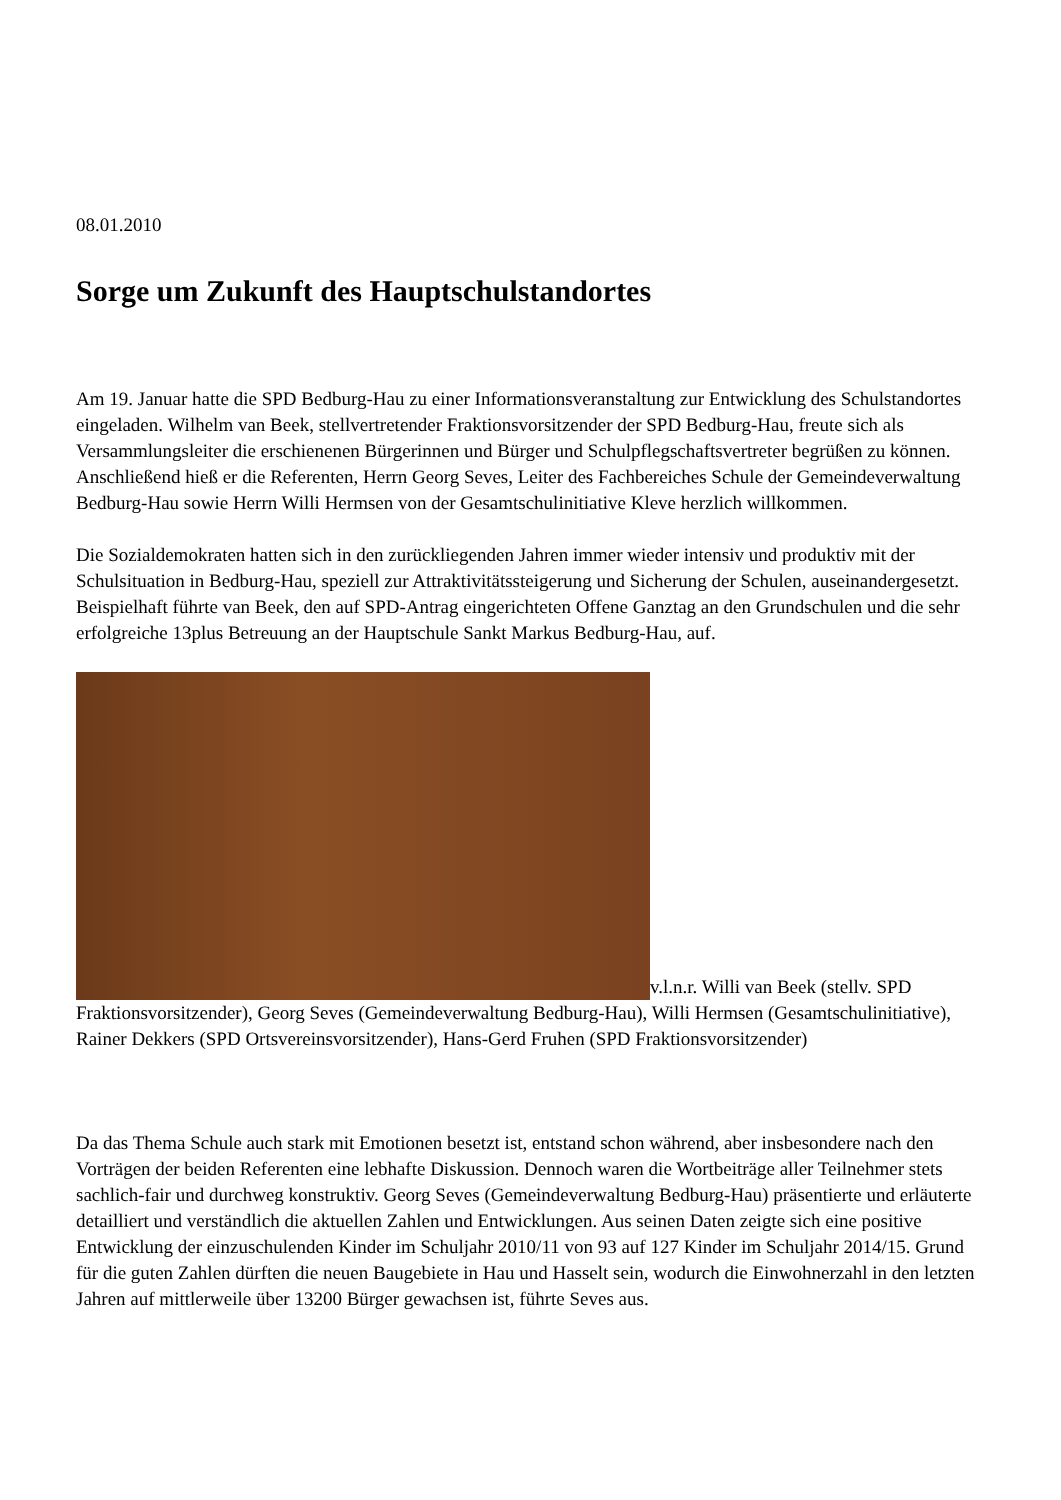08.01.2010
Sorge um Zukunft des Hauptschulstandortes
Am 19. Januar hatte die SPD Bedburg-Hau zu einer Informationsveranstaltung zur Entwicklung des Schulstandortes eingeladen. Wilhelm van Beek, stellvertretender Fraktionsvorsitzender der SPD Bedburg-Hau, freute sich als Versammlungsleiter die erschienenen Bürgerinnen und Bürger und Schulpflegschaftsvertreter begrüßen zu können. Anschließend hieß er die Referenten, Herrn Georg Seves, Leiter des Fachbereiches Schule der Gemeindeverwaltung Bedburg-Hau sowie Herrn Willi Hermsen von der Gesamtschulinitiative Kleve herzlich willkommen.
Die Sozialdemokraten hatten sich in den zurückliegenden Jahren immer wieder intensiv und produktiv mit der Schulsituation in Bedburg-Hau, speziell zur Attraktivitätssteigerung und Sicherung der Schulen, auseinandergesetzt. Beispielhaft führte van Beek, den auf SPD-Antrag eingerichteten Offene Ganztag an den Grundschulen und die sehr erfolgreiche 13plus Betreuung an der Hauptschule Sankt Markus Bedburg-Hau, auf.
v.l.n.r. Willi van Beek (stellv. SPD Fraktionsvorsitzender), Georg Seves (Gemeindeverwaltung Bedburg-Hau), Willi Hermsen (Gesamtschulinitiative), Rainer Dekkers (SPD Ortsvereinsvorsitzender), Hans-Gerd Fruhen (SPD Fraktionsvorsitzender)
Da das Thema Schule auch stark mit Emotionen besetzt ist, entstand schon während, aber insbesondere nach den Vorträgen der beiden Referenten eine lebhafte Diskussion. Dennoch waren die Wortbeiträge aller Teilnehmer stets sachlich-fair und durchweg konstruktiv. Georg Seves (Gemeindeverwaltung Bedburg-Hau) präsentierte und erläuterte detailliert und verständlich die aktuellen Zahlen und Entwicklungen. Aus seinen Daten zeigte sich eine positive Entwicklung der einzuschulenden Kinder im Schuljahr 2010/11 von 93 auf 127 Kinder im Schuljahr 2014/15. Grund für die guten Zahlen dürften die neuen Baugebiete in Hau und Hasselt sein, wodurch die Einwohnerzahl in den letzten Jahren auf mittlerweile über 13200 Bürger gewachsen ist, führte Seves aus.